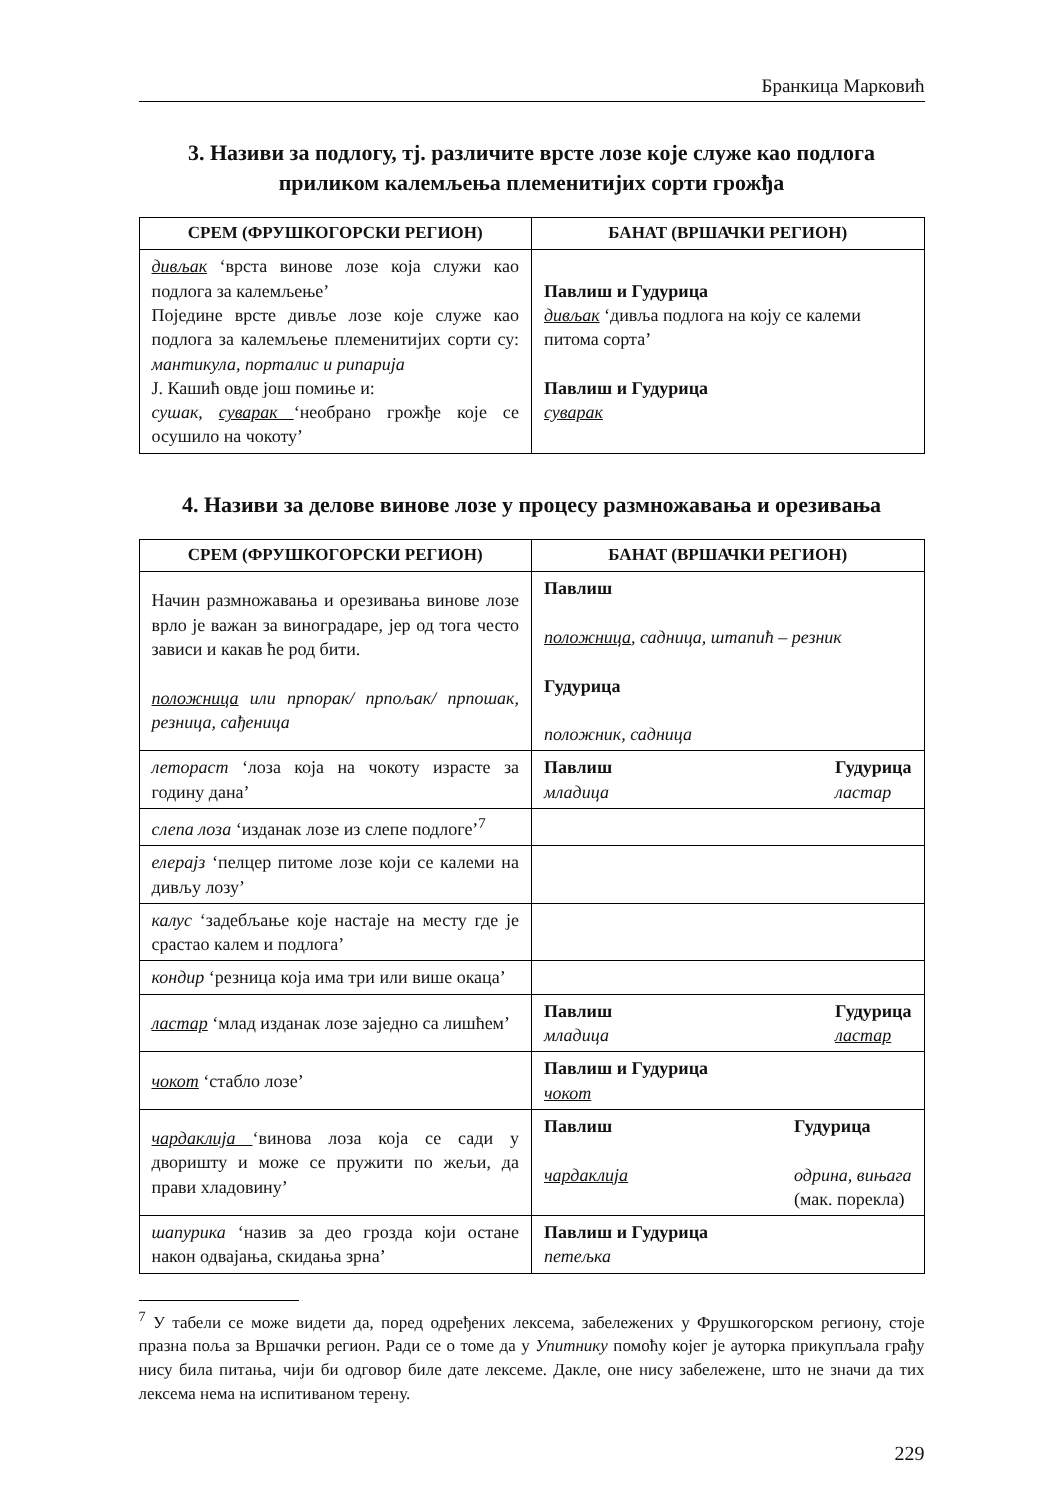Бранкица Марковић
3. Називи за подлогу, тј. различите врсте лозе које служе као подлога приликом калемљења племенитијих сорти грожђа
| СРЕМ (ФРУШКОГОРСКИ РЕГИОН) | БАНАТ (ВРШАЧКИ РЕГИОН) |
| --- | --- |
| дивљак ‘врста винове лозе која служи као подлога за калемљење’ Поједине врсте дивље лозе које служе као подлога за калемљење племенитијих сорти су: мантикула, порталис и рипарија Ј. Кашић овде још помиње и: сушак, суварак ‘необрано грожђе које се осушило на чокоту’ | Павлиш и Гудурица дивљак ‘дивља подлога на коју се калеми питома сорта’ Павлиш и Гудурица суварак |
4. Називи за делове винове лозе у процесу размножавања и орезивања
| СРЕМ (ФРУШКОГОРСКИ РЕГИОН) | БАНАТ (ВРШАЧКИ РЕГИОН) |
| --- | --- |
| Начин размножавања и орезивања винове лозе врло је важан за виноградаре, јер од тога често зависи и какав ће род бити. положница или прпорак/ прпољак/ прпошак, резница, сађеница | Павлиш положница , садница, штапић – резник Гудурица положник, садница |
| летораст ‘лоза која на чокоту израсте за годину дана’ | Павлиш младица Гудурица ластар |
| слепа лоза ‘изданак лозе из слепе подлоге’<sup>7</sup> | |
| елерајз ‘пелцер питоме лозе који се калеми на дивљу лозу’ | |
| калус ‘задебљање које настаје на месту где је срастао калем и подлога’ | |
| кондир ‘резница која има три или више окаца’ | |
| ластар ‘млад изданак лозе заједно са лишћем’ | Павлиш младица Гудурица ластар |
| чокот ‘стабло лозе’ | Павлиш и Гудурица чокот |
| чардаклија ‘винова лоза која се сади у дворишту и може се пружити по жељи, да прави хладовину’ | Павлиш чардаклија Гудурица одрина, вињага (мак. порекла) |
| шапурика ‘назив за део грозда који остане након одвајања, скидања зрна’ | Павлиш и Гудурица петељка |
<sup>7</sup> У табели се може видети да, поред одређених лексема, забележених у Фрушкогорском региону, стоје празна поља за Вршачки регион. Ради се о томе да у Упитнику помоћу којег је ауторка прикупљала грађу нису била питања, чији би одговор биле дате лексеме. Дакле, оне нису забележене, што не значи да тих лексема нема на испитиваном терену.
229